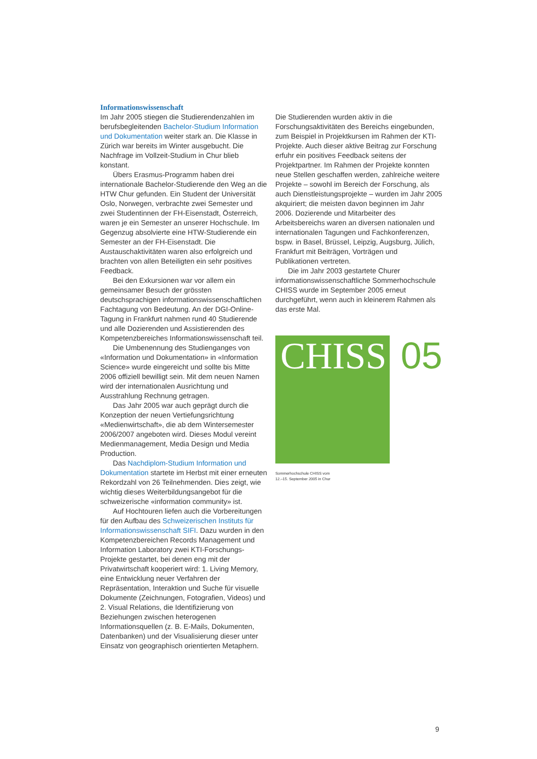Informationswissenschaft
Im Jahr 2005 stiegen die Studierendenzahlen im berufsbegleitenden Bachelor-Studium Information und Dokumentation weiter stark an. Die Klasse in Zürich war bereits im Winter ausgebucht. Die Nachfrage im Vollzeit-Studium in Chur blieb konstant.
Übers Erasmus-Programm haben drei internationale Bachelor-Studierende den Weg an die HTW Chur gefunden. Ein Student der Universität Oslo, Norwegen, verbrachte zwei Semester und zwei Studentinnen der FH-Eisenstadt, Österreich, waren je ein Semester an unserer Hochschule. Im Gegenzug absolvierte eine HTW-Studierende ein Semester an der FH-Eisenstadt. Die Austauschaktivitäten waren also erfolgreich und brachten von allen Beteiligten ein sehr positives Feedback.
Bei den Exkursionen war vor allem ein gemeinsamer Besuch der grössten deutschsprachigen informationswissenschaftlichen Fachtagung von Bedeutung. An der DGI-Online-Tagung in Frankfurt nahmen rund 40 Studierende und alle Dozierenden und Assistierenden des Kompetenzbereiches Informationswissenschaft teil.
Die Umbenennung des Studienganges von «Information und Dokumentation» in «Information Science» wurde eingereicht und sollte bis Mitte 2006 offiziell bewilligt sein. Mit dem neuen Namen wird der internationalen Ausrichtung und Ausstrahlung Rechnung getragen.
Das Jahr 2005 war auch geprägt durch die Konzeption der neuen Vertiefungsrichtung «Medienwirtschaft», die ab dem Wintersemester 2006/2007 angeboten wird. Dieses Modul vereint Medienmanagement, Media Design und Media Production.
Das Nachdiplom-Studium Information und Dokumentation startete im Herbst mit einer erneuten Rekordzahl von 26 Teilnehmenden. Dies zeigt, wie wichtig dieses Weiterbildungsangebot für die schweizerische «information community» ist.
Auf Hochtouren liefen auch die Vorbereitungen für den Aufbau des Schweizerischen Instituts für Informationswissenschaft SIFI. Dazu wurden in den Kompetenzbereichen Records Management und Information Laboratory zwei KTI-Forschungs-Projekte gestartet, bei denen eng mit der Privatwirtschaft kooperiert wird: 1. Living Memory, eine Entwicklung neuer Verfahren der Repräsentation, Interaktion und Suche für visuelle Dokumente (Zeichnungen, Fotografien, Videos) und 2. Visual Relations, die Identifizierung von Beziehungen zwischen heterogenen Informationsquellen (z. B. E-Mails, Dokumenten, Datenbanken) und der Visualisierung dieser unter Einsatz von geographisch orientierten Metaphern.
Die Studierenden wurden aktiv in die Forschungsaktivitäten des Bereichs eingebunden, zum Beispiel in Projektkursen im Rahmen der KTI-Projekte. Auch dieser aktive Beitrag zur Forschung erfuhr ein positives Feedback seitens der Projektpartner. Im Rahmen der Projekte konnten neue Stellen geschaffen werden, zahlreiche weitere Projekte – sowohl im Bereich der Forschung, als auch Dienstleistungsprojekte – wurden im Jahr 2005 akquiriert; die meisten davon beginnen im Jahr 2006. Dozierende und Mitarbeiter des Arbeitsbereichs waren an diversen nationalen und internationalen Tagungen und Fachkonferenzen, bspw. in Basel, Brüssel, Leipzig, Augsburg, Jülich, Frankfurt mit Beiträgen, Vorträgen und Publikationen vertreten.
Die im Jahr 2003 gestartete Churer informationswissenschaftliche Sommerhochschule CHISS wurde im September 2005 erneut durchgeführt, wenn auch in kleinerem Rahmen als das erste Mal.
CHISS
05
Sommerhochschule CHISS vom
12.–15. September 2005 in Chur
9